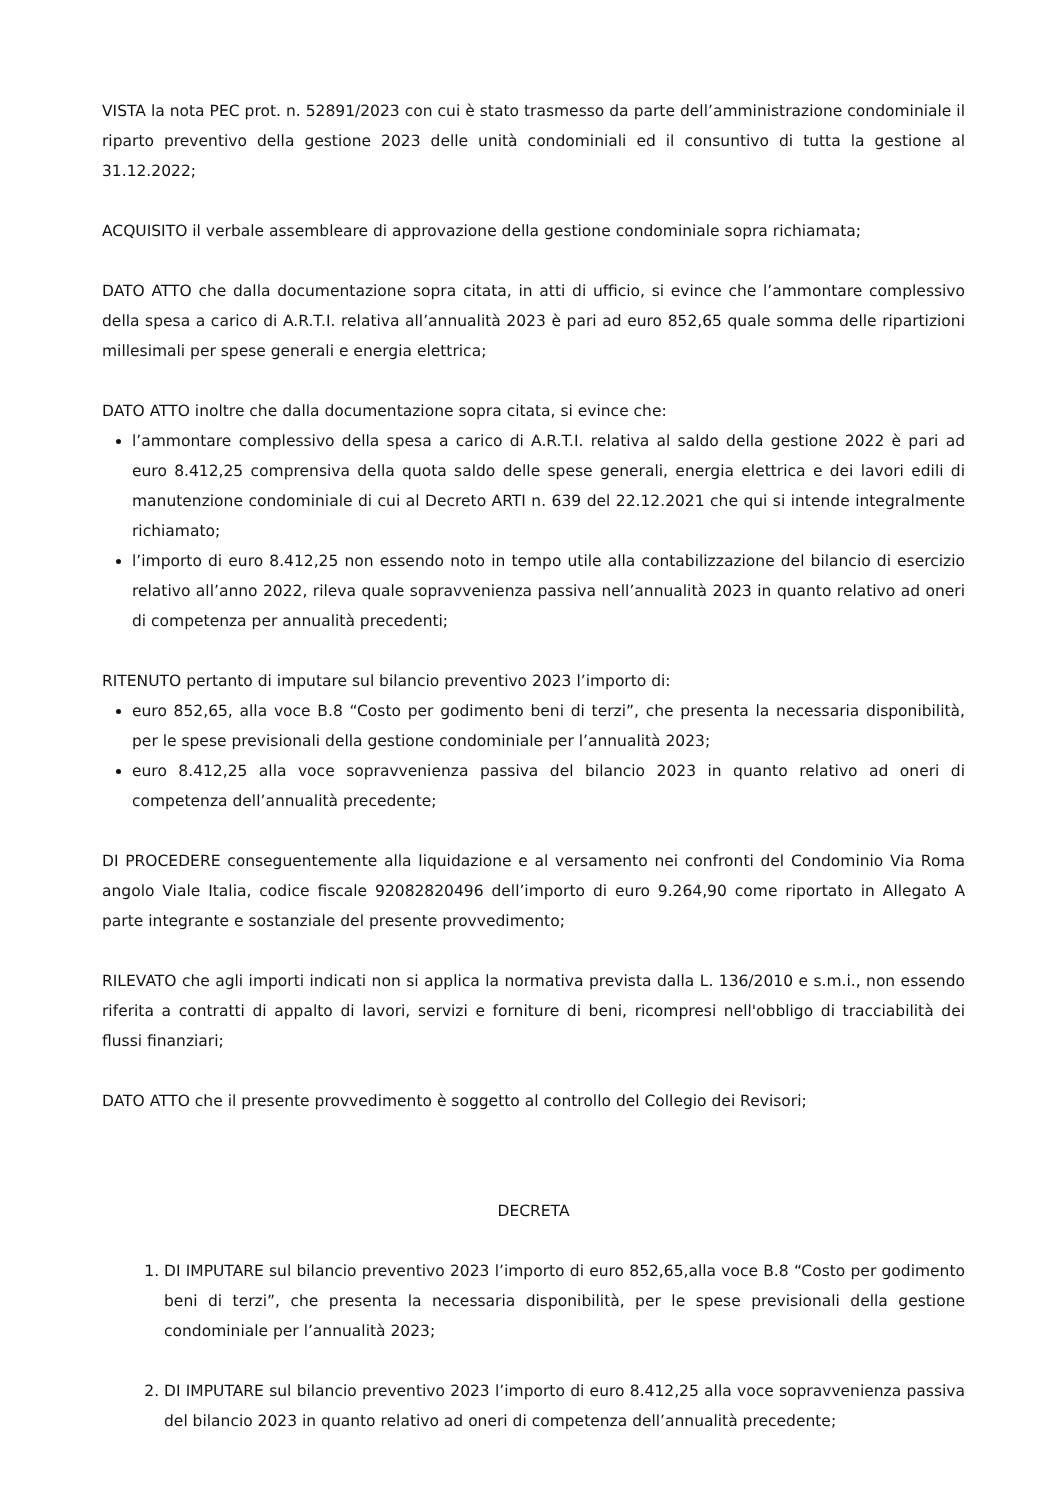VISTA la nota PEC prot. n. 52891/2023 con cui è stato trasmesso da parte dell’amministrazione condominiale il riparto preventivo della gestione 2023 delle unità condominiali ed il consuntivo di tutta la gestione al 31.12.2022;
ACQUISITO il verbale assembleare di approvazione della gestione condominiale sopra richiamata;
DATO ATTO che dalla documentazione sopra citata, in atti di ufficio, si evince che l’ammontare complessivo della spesa a carico di A.R.T.I. relativa all’annualità 2023 è pari ad euro 852,65 quale somma delle ripartizioni millesimali per spese generali e energia elettrica;
DATO ATTO inoltre che dalla documentazione sopra citata, si evince che:
l’ammontare complessivo della spesa a carico di A.R.T.I. relativa al saldo della gestione 2022 è pari ad euro 8.412,25 comprensiva della quota saldo delle spese generali, energia elettrica e dei lavori edili di manutenzione condominiale di cui al Decreto ARTI n. 639 del 22.12.2021 che qui si intende integralmente richiamato;
l’importo di euro 8.412,25 non essendo noto in tempo utile alla contabilizzazione del bilancio di esercizio relativo all’anno 2022, rileva quale sopravvenienza passiva nell’annualità 2023 in quanto relativo ad oneri di competenza per annualità precedenti;
RITENUTO pertanto di imputare sul bilancio preventivo 2023 l’importo di:
euro 852,65, alla voce B.8 “Costo per godimento beni di terzi”, che presenta la necessaria disponibilità, per le spese previsionali della gestione condominiale per l’annualità 2023;
euro 8.412,25 alla voce sopravvenienza passiva del bilancio 2023 in quanto relativo ad oneri di competenza dell’annualità precedente;
DI PROCEDERE conseguentemente alla liquidazione e al versamento nei confronti del Condominio Via Roma angolo Viale Italia, codice fiscale 92082820496 dell’importo di euro 9.264,90 come riportato in Allegato A parte integrante e sostanziale del presente provvedimento;
RILEVATO che agli importi indicati non si applica la normativa prevista dalla L. 136/2010 e s.m.i., non essendo riferita a contratti di appalto di lavori, servizi e forniture di beni, ricompresi nell'obbligo di tracciabilità dei flussi finanziari;
DATO ATTO che il presente provvedimento è soggetto al controllo del Collegio dei Revisori;
DECRETA
1. DI IMPUTARE sul bilancio preventivo 2023 l’importo di euro 852,65,alla voce B.8 “Costo per godimento beni di terzi”, che presenta la necessaria disponibilità, per le spese previsionali della gestione condominiale per l’annualità 2023;
2. DI IMPUTARE sul bilancio preventivo 2023 l’importo di euro 8.412,25 alla voce sopravvenienza passiva del bilancio 2023 in quanto relativo ad oneri di competenza dell’annualità precedente;